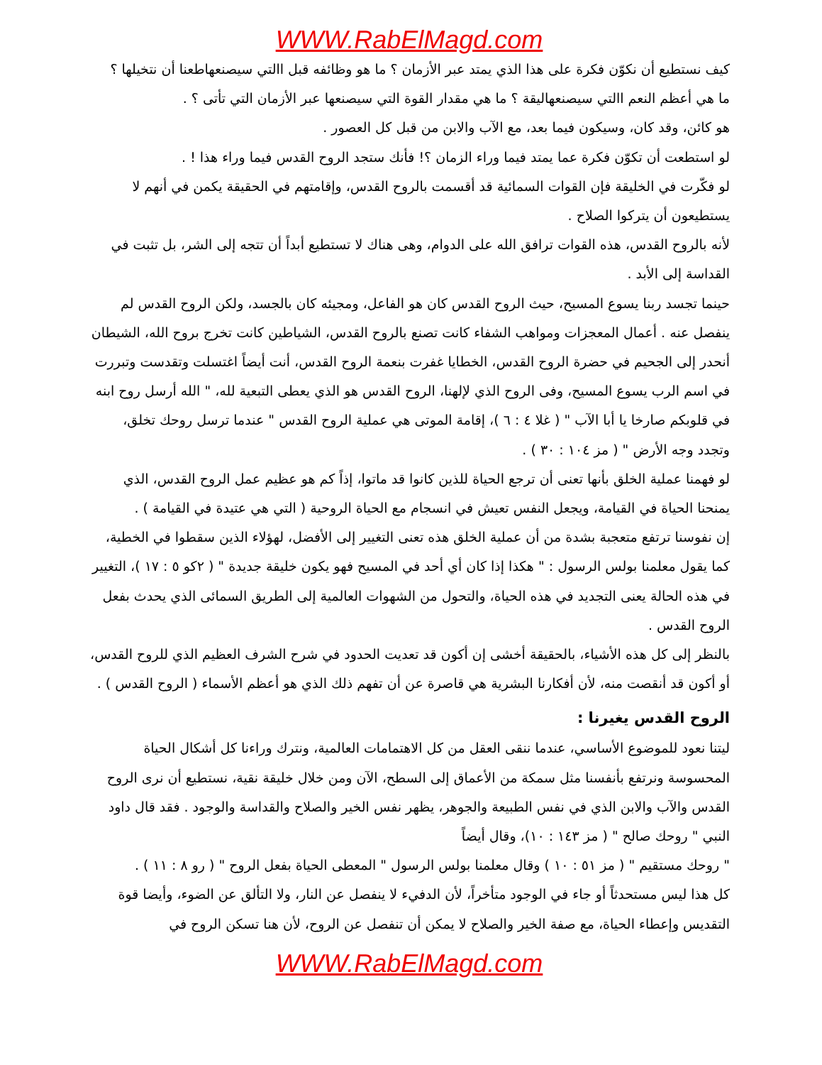WWW.RabElMagd.com
كيف نستطيع أن نكوّن فكرة على هذا الذي يمتد عبر الأزمان ؟ ما هو وظائفه قبل االتي سيصنعهاطعنا أن نتخيلها ؟
ما هي أعظم النعم االتي سيصنعهاليقة ؟ ما هي مقدار القوة التي سيصنعها عبر الأزمان التي تأتى ؟ .
هو كائن، وقد كان، وسيكون فيما بعد، مع الآب والابن من قبل كل العصور .
لو استطعت أن تكوّن فكرة عما يمتد فيما وراء الزمان ؟! فأنك ستجد الروح القدس فيما وراء هذا ! .
لو فكّرت في الخليقة فإن القوات السمائية قد أقسمت بالروح القدس، وإقامتهم في الحقيقة يكمن في أنهم لا يستطيعون أن يتركوا الصلاح .
لأنه بالروح القدس، هذه القوات ترافق الله على الدوام، وهى هناك لا تستطيع أبداً أن تتجه إلى الشر، بل تثبت في القداسة إلى الأبد .
حينما تجسد ربنا يسوع المسيح، حيث الروح القدس كان هو الفاعل، ومجيئه كان بالجسد، ولكن الروح القدس لم ينفصل عنه . أعمال المعجزات ومواهب الشفاء كانت تصنع بالروح القدس، الشياطين كانت تخرج بروح الله، الشيطان أنحدر إلى الجحيم في حضرة الروح القدس، الخطايا غفرت بنعمة الروح القدس، أنت أيضاً اغتسلت وتقدست وتبررت في اسم الرب يسوع المسيح، وفى الروح الذي لإلهنا، الروح القدس هو الذي يعطى التبعية لله، " الله أرسل روح ابنه في قلوبكم صارخا يا أبا الآب " ( غلا ٤ : ٦ )، إقامة الموتى هي عملية الروح القدس " عندما ترسل روحك تخلق، وتجدد وجه الأرض " ( مز ١٠٤ : ٣٠ ) .
لو فهمنا عملية الخلق بأنها تعنى أن ترجع الحياة للذين كانوا قد ماتوا، إذاً كم هو عظيم عمل الروح القدس، الذي يمنحنا الحياة في القيامة، ويجعل النفس تعيش في انسجام مع الحياة الروحية ( التي هي عتيدة في القيامة ) .
إن نفوسنا ترتفع متعجبة بشدة من أن عملية الخلق هذه تعنى التغيير إلى الأفضل، لهؤلاء الذين سقطوا في الخطية، كما يقول معلمنا بولس الرسول : " هكذا إذا كان أي أحد في المسيح فهو يكون خليقة جديدة " ( ٢كو ٥ : ١٧ )، التغيير في هذه الحالة يعنى التجديد في هذه الحياة، والتحول من الشهوات العالمية إلى الطريق السمائى الذي يحدث بفعل الروح القدس .
بالنظر إلى كل هذه الأشياء، بالحقيقة أخشى إن أكون قد تعديت الحدود في شرح الشرف العظيم الذي للروح القدس، أو أكون قد أنقصت منه، لأن أفكارنا البشرية هي قاصرة عن أن تفهم ذلك الذي هو أعظم الأسماء ( الروح القدس ) .
الروح القدس يغيرنا :
ليتنا نعود للموضوع الأساسي، عندما ننقى العقل من كل الاهتمامات العالمية، ونترك وراءنا كل أشكال الحياة المحسوسة ونرتفع بأنفسنا مثل سمكة من الأعماق إلى السطح، الآن ومن خلال خليقة نقية، نستطيع أن نرى الروح القدس والآب والابن الذي في نفس الطبيعة والجوهر، يظهر نفس الخير والصلاح والقداسة والوجود . فقد قال داود النبي " روحك صالح " ( مز ١٤٣ : ١٠)، وقال أيضاً
" روحك مستقيم " ( مز ٥١ : ١٠ ) وقال معلمنا بولس الرسول " المعطى الحياة بفعل الروح " ( رو ٨ : ١١ ) .
كل هذا ليس مستحدثاً أو جاء في الوجود متأخراً، لأن الدفيء لا ينفصل عن النار، ولا التألق عن الضوء، وأيضا قوة التقديس وإعطاء الحياة، مع صفة الخير والصلاح لا يمكن أن تنفصل عن الروح، لأن هنا تسكن الروح في
WWW.RabElMagd.com